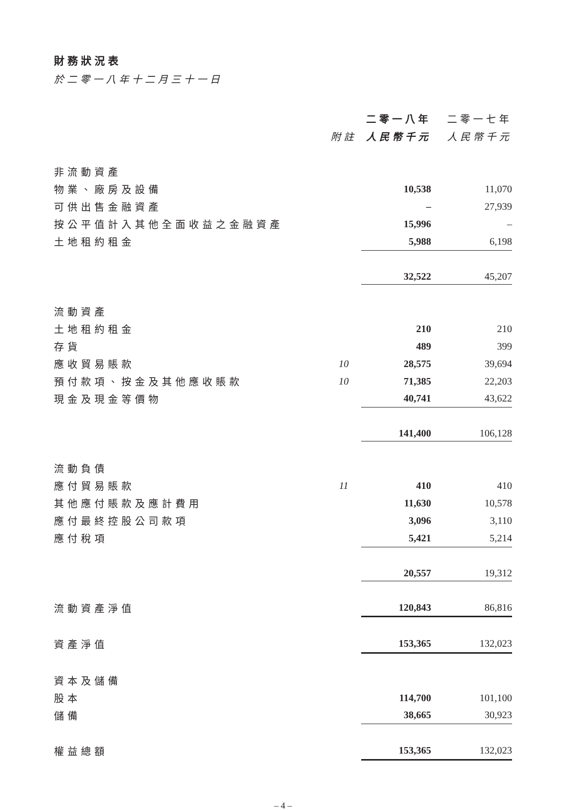財務狀況表
於二零一八年十二月三十一日
| | | 二零一八年 | 二零一七年 |
| --- | --- | --- | --- |
| | 附註 | 人民幣千元 | 人民幣千元 |
| 非流動資產 | | | |
| 物業、廠房及設備 | | 10,538 | 11,070 |
| 可供出售金融資產 | | – | 27,939 |
| 按公平值計入其他全面收益之金融資產 | | 15,996 | – |
| 土地租約租金 | | 5,988 | 6,198 |
| | | 32,522 | 45,207 |
| 流動資產 | | | |
| 土地租約租金 | | 210 | 210 |
| 存貨 | | 489 | 399 |
| 應收貿易賬款 | 10 | 28,575 | 39,694 |
| 預付款項、按金及其他應收賬款 | 10 | 71,385 | 22,203 |
| 現金及現金等價物 | | 40,741 | 43,622 |
| | | 141,400 | 106,128 |
| 流動負債 | | | |
| 應付貿易賬款 | 11 | 410 | 410 |
| 其他應付賬款及應計費用 | | 11,630 | 10,578 |
| 應付最終控股公司款項 | | 3,096 | 3,110 |
| 應付稅項 | | 5,421 | 5,214 |
| | | 20,557 | 19,312 |
| 流動資產淨值 | | 120,843 | 86,816 |
| 資產淨值 | | 153,365 | 132,023 |
| 資本及儲備 | | | |
| 股本 | | 114,700 | 101,100 |
| 儲備 | | 38,665 | 30,923 |
| 權益總額 | | 153,365 | 132,023 |
– 4 –